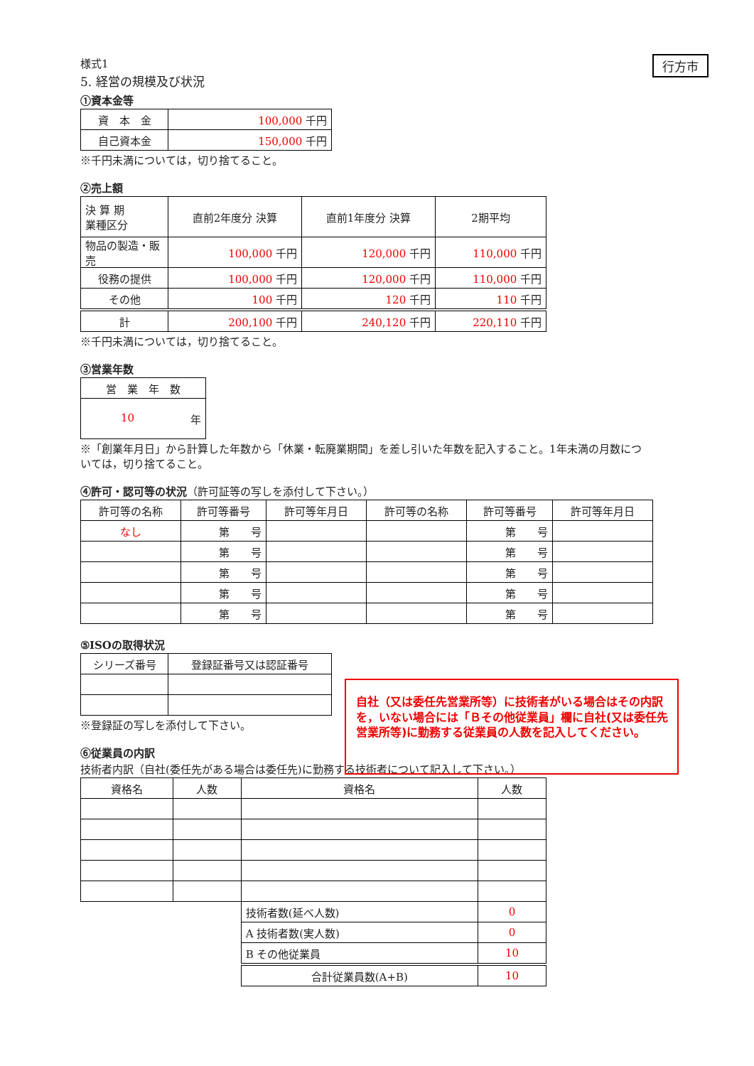行方市
様式1
5. 経営の規模及び状況
①資本金等
| 資 本 金 | 100,000 千円 |
| 自己資本金 | 150,000 千円 |
※千円未満については，切り捨てること。
②売上額
| 決 算 期 業種区分 | 直前2年度分 決算 | 直前1年度分 決算 | 2期平均 |
| --- | --- | --- | --- |
| 物品の製造・販売 | 100,000 千円 | 120,000 千円 | 110,000 千円 |
| 役務の提供 | 100,000 千円 | 120,000 千円 | 110,000 千円 |
| その他 | 100 千円 | 120 千円 | 110 千円 |
| 計 | 200,100 千円 | 240,120 千円 | 220,110 千円 |
※千円未満については，切り捨てること。
③営業年数
| 営 業 年 数 |
| 10 年 |
※「創業年月日」から計算した年数から「休業・転廃業期間」を差し引いた年数を記入すること。1年未満の月数については，切り捨てること。
④許可・認可等の状況（許可証等の写しを添付して下さい。）
| 許可等の名称 | 許可等番号 | 許可等年月日 | 許可等の名称 | 許可等番号 | 許可等年月日 |
| なし | 第 号 | | | 第 号 | |
| | 第 号 | | | 第 号 | |
| | 第 号 | | | 第 号 | |
| | 第 号 | | | 第 号 | |
| | 第 号 | | | 第 号 | |
⑤ISOの取得状況
| シリーズ番号 | 登録証番号又は認証番号 |
※登録証の写しを添付して下さい。
⑥従業員の内訳
技術者内訳（自社(委任先がある場合は委任先)に勤務する技術者について記入して下さい。）
| 資格名 | 人数 | 資格名 | 人数 |
| | | 技術者数(延べ人数) | 0 |
| | | A 技術者数(実人数) | 0 |
| | | B その他従業員 | 10 |
| | | 合計従業員数(A+B) | 10 |
自社（又は委任先営業所等）に技術者がいる場合はその内訳を，いない場合には「Ｂその他従業員」欄に自社(又は委任先営業所等)に勤務する従業員の人数を記入してください。